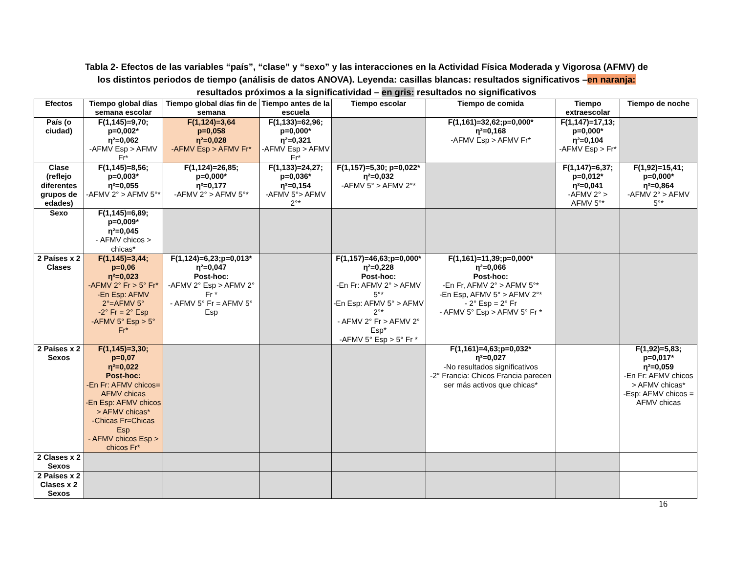Tabla 2- Efectos de las variables “país”, “clase” y “sexo” y las interacciones en la Actividad Física Moderada y Vigorosa (AFMV) de
los distintos periodos de tiempo (análisis de datos ANOVA). Leyenda: casillas blancas: resultados significativos –en naranja:
resultados próximos a la significatividad – en gris: resultados no significativos
| Efectos | Tiempo global días semana escolar | Tiempo global días fin de semana | Tiempo antes de la escuela | Tiempo escolar | Tiempo de comida | Tiempo extraescolar | Tiempo de noche |
| --- | --- | --- | --- | --- | --- | --- | --- |
| País (o ciudad) | F(1,145)=9,70; p=0,002* η²=0,062 -AFMV Esp > AFMV Fr* | F(1,124)=3,64 p=0,058 η²=0,028 -AFMV Esp > AFMV Fr* | F(1,133)=62,96; p=0,000* η²=0,321 -AFMV Esp > AFMV Fr* | | F(1,161)=32,62;p=0,000* η²=0,168 -AFMV Esp > AFMV Fr* | F(1,147)=17,13; p=0,000* η²=0,104 -AFMV Esp > Fr* | |
| Clase (reflejo diferentes grupos de edades) | F(1,145)=8,56; p=0,003* η²=0,055 -AFMV 2° > AFMV 5°* | F(1,124)=26,85; p=0,000* η²=0,177 -AFMV 2° > AFMV 5°* | F(1,133)=24,27; p=0,036* η²=0,154 -AFMV 5°> AFMV 2°* | F(1,157)=5,30; p=0,022* η²=0,032 -AFMV 5° > AFMV 2°* | | F(1,147)=6,37; p=0,012* η²=0,041 -AFMV 2° > AFMV 5°* | F(1,92)=15,41; p=0,000* η²=0,864 -AFMV 2° > AFMV 5°* |
| Sexo | F(1,145)=6,89; p=0,009* η²=0,045 - AFMV chicos > chicas* | | | | | | |
| 2 Países x 2 Clases | F(1,145)=3,44; p=0,06 η²=0,023 -AFMV 2° Fr > 5° Fr* -En Esp: AFMV 2°=AFMV 5° -2° Fr = 2° Esp -AFMV 5° Esp > 5° Fr* | F(1,124)=6,23;p=0,013* η²=0,047 Post-hoc: -AFMV 2° Esp > AFMV 2° Fr * - AFMV 5° Fr = AFMV 5° Esp | | F(1,157)=46,63;p=0,000* η²=0,228 Post-hoc: -En Fr: AFMV 2° > AFMV 5°* -En Esp: AFMV 5° > AFMV 2°* - AFMV 2° Fr > AFMV 2° Esp* -AFMV 5° Esp > 5° Fr * | F(1,161)=11,39;p=0,000* η²=0,066 Post-hoc: -En Fr, AFMV 2° > AFMV 5°* -En Esp, AFMV 5° > AFMV 2°* - 2° Esp = 2° Fr - AFMV 5° Esp > AFMV 5° Fr * | | |
| 2 Países x 2 Sexos | F(1,145)=3,30; p=0,07 η²=0,022 Post-hoc: -En Fr: AFMV chicos= AFMV chicas -En Esp: AFMV chicos > AFMV chicas* -Chicas Fr=Chicas Esp - AFMV chicos Esp > chicos Fr* | | | | F(1,161)=4,63;p=0,032* η²=0,027 -No resultados significativos -2° Francia: Chicos Francia parecen ser más activos que chicas* | | F(1,92)=5,83; p=0,017* η²=0,059 -En Fr: AFMV chicos > AFMV chicas* -Esp: AFMV chicos = AFMV chicas |
| 2 Clases x 2 Sexos | | | | | | | |
| 2 Países x 2 Clases x 2 Sexos | | | | | | | |
16